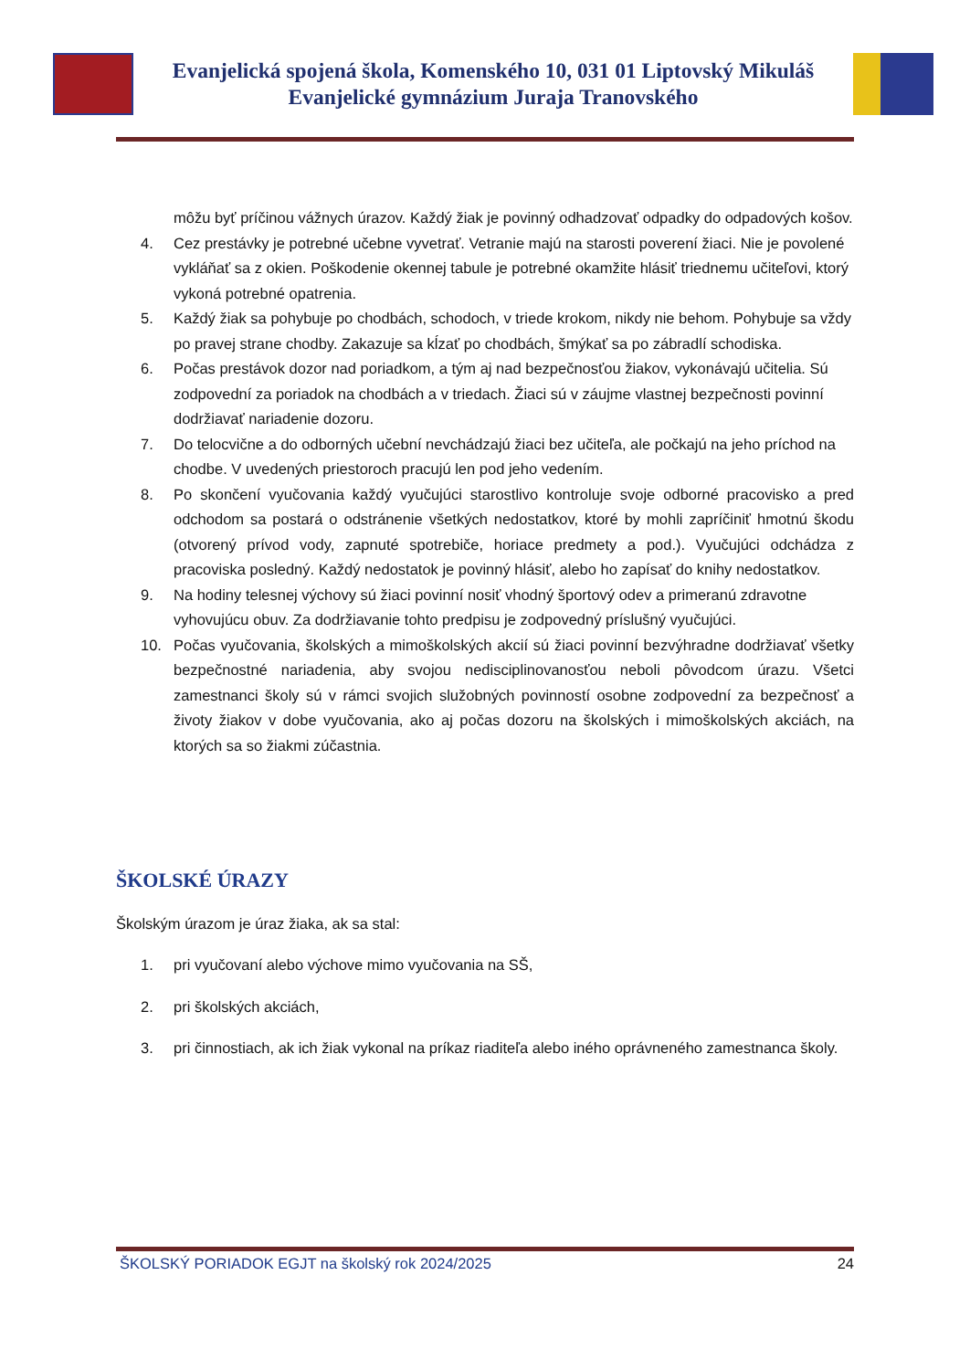Evanjelická spojená škola, Komenského 10, 031 01 Liptovský Mikuláš
Evanjelické gymnázium Juraja Tranovského
môžu byť príčinou vážnych úrazov. Každý žiak je povinný odhadzovať odpadky do odpadových košov.
4. Cez prestávky je potrebné učebne vyvetrať. Vetranie majú na starosti poverení žiaci. Nie je povolené vykláňať sa z okien. Poškodenie okennej tabule je potrebné okamžite hlásiť triednemu učiteľovi, ktorý vykoná potrebné opatrenia.
5. Každý žiak sa pohybuje po chodbách, schodoch, v triede krokom, nikdy nie behom. Pohybuje sa vždy po pravej strane chodby. Zakazuje sa kĺzať po chodbách, šmýkať sa po zábradlí schodiska.
6. Počas prestávok dozor nad poriadkom, a tým aj nad bezpečnosťou žiakov, vykonávajú učitelia. Sú zodpovední za poriadok na chodbách a v triedach. Žiaci sú v záujme vlastnej bezpečnosti povinní dodržiavať nariadenie dozoru.
7. Do telocvične a do odborných učební nevchádzajú žiaci bez učiteľa, ale počkajú na jeho príchod na chodbe. V uvedených priestoroch pracujú len pod jeho vedením.
8. Po skončení vyučovania každý vyučujúci starostlivo kontroluje svoje odborné pracovisko a pred odchodom sa postará o odstránenie všetkých nedostatkov, ktoré by mohli zapríčiniť hmotnú škodu (otvorený prívod vody, zapnuté spotrebiče, horiace predmety a pod.). Vyučujúci odchádza z pracoviska posledný. Každý nedostatok je povinný hlásiť, alebo ho zapísať do knihy nedostatkov.
9. Na hodiny telesnej výchovy sú žiaci povinní nosiť vhodný športový odev a primeranú zdravotne vyhovujúcu obuv. Za dodržiavanie tohto predpisu je zodpovedný príslušný vyučujúci.
10. Počas vyučovania, školských a mimoškolských akcií sú žiaci povinní bezvýhradne dodržiavať všetky bezpečnostné nariadenia, aby svojou nedisciplinovanosťou neboli pôvodcom úrazu. Všetci zamestnanci školy sú v rámci svojich služobných povinností osobne zodpovední za bezpečnosť a životy žiakov v dobe vyučovania, ako aj počas dozoru na školských i mimoškolských akciách, na ktorých sa so žiakmi zúčastnia.
ŠKOLSKÉ ÚRAZY
Školským úrazom je úraz žiaka, ak sa stal:
1. pri vyučovaní alebo výchove mimo vyučovania na SŠ,
2. pri školských akciách,
3. pri činnostiach, ak ich žiak vykonal na príkaz riaditeľa alebo iného oprávneného zamestnanca školy.
ŠKOLSKÝ PORIADOK EGJT na školský rok 2024/2025 24